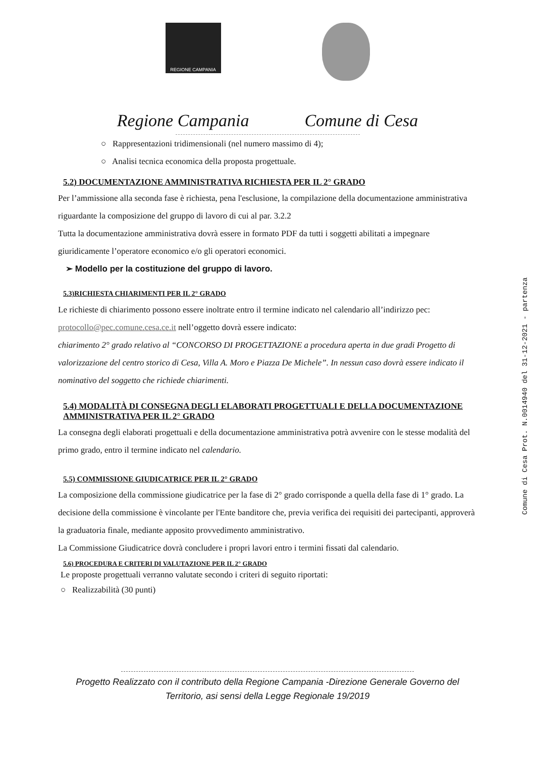REGIONE CAMPANIA
Regione Campania Comune di Cesa
○ Rappresentazioni tridimensionali (nel numero massimo di 4);
○ Analisi tecnica economica della proposta progettuale.
5.2) DOCUMENTAZIONE AMMINISTRATIVA RICHIESTA PER IL 2° GRADO
Per l’ammissione alla seconda fase è richiesta, pena l'esclusione, la compilazione della documentazione amministrativa riguardante la composizione del gruppo di lavoro di cui al par. 3.2.2
Tutta la documentazione amministrativa dovrà essere in formato PDF da tutti i soggetti abilitati a impegnare giuridicamente l’operatore economico e/o gli operatori economici.
➢ Modello per la costituzione del gruppo di lavoro.
5.3)RICHIESTA CHIARIMENTI PER IL 2° GRADO
Le richieste di chiarimento possono essere inoltrate entro il termine indicato nel calendario all’indirizzo pec: protocollo@pec.comune.cesa.ce.it nell’oggetto dovrà essere indicato:
chiarimento 2° grado relativo al “CONCORSO DI PROGETTAZIONE a procedura aperta in due gradi Progetto di valorizzazione del centro storico di Cesa, Villa A. Moro e Piazza De Michele”. In nessun caso dovrà essere indicato il nominativo del soggetto che richiede chiarimenti.
5.4) MODALITÀ DI CONSEGNA DEGLI ELABORATI PROGETTUALI E DELLA DOCUMENTAZIONE AMMINISTRATIVA PER IL 2° GRADO
La consegna degli elaborati progettuali e della documentazione amministrativa potrà avvenire con le stesse modalità del primo grado, entro il termine indicato nel calendario.
5.5) COMMISSIONE GIUDICATRICE PER IL 2° GRADO
La composizione della commissione giudicatrice per la fase di 2° grado corrisponde a quella della fase di 1° grado. La decisione della commissione è vincolante per l'Ente banditore che, previa verifica dei requisiti dei partecipanti, approverà la graduatoria finale, mediante apposito provvedimento amministrativo.
La Commissione Giudicatrice dovrà concludere i propri lavori entro i termini fissati dal calendario.
5.6) PROCEDURA E CRITERI DI VALUTAZIONE PER IL 2° GRADO
Le proposte progettuali verranno valutate secondo i criteri di seguito riportati:
○ Realizzabilità (30 punti)
Comune di Cesa Prot. N.0014940 del 31-12-2021 - partenza
Progetto Realizzato con il contributo della Regione Campania -Direzione Generale Governo del
Territorio, asi sensi della Legge Regionale 19/2019